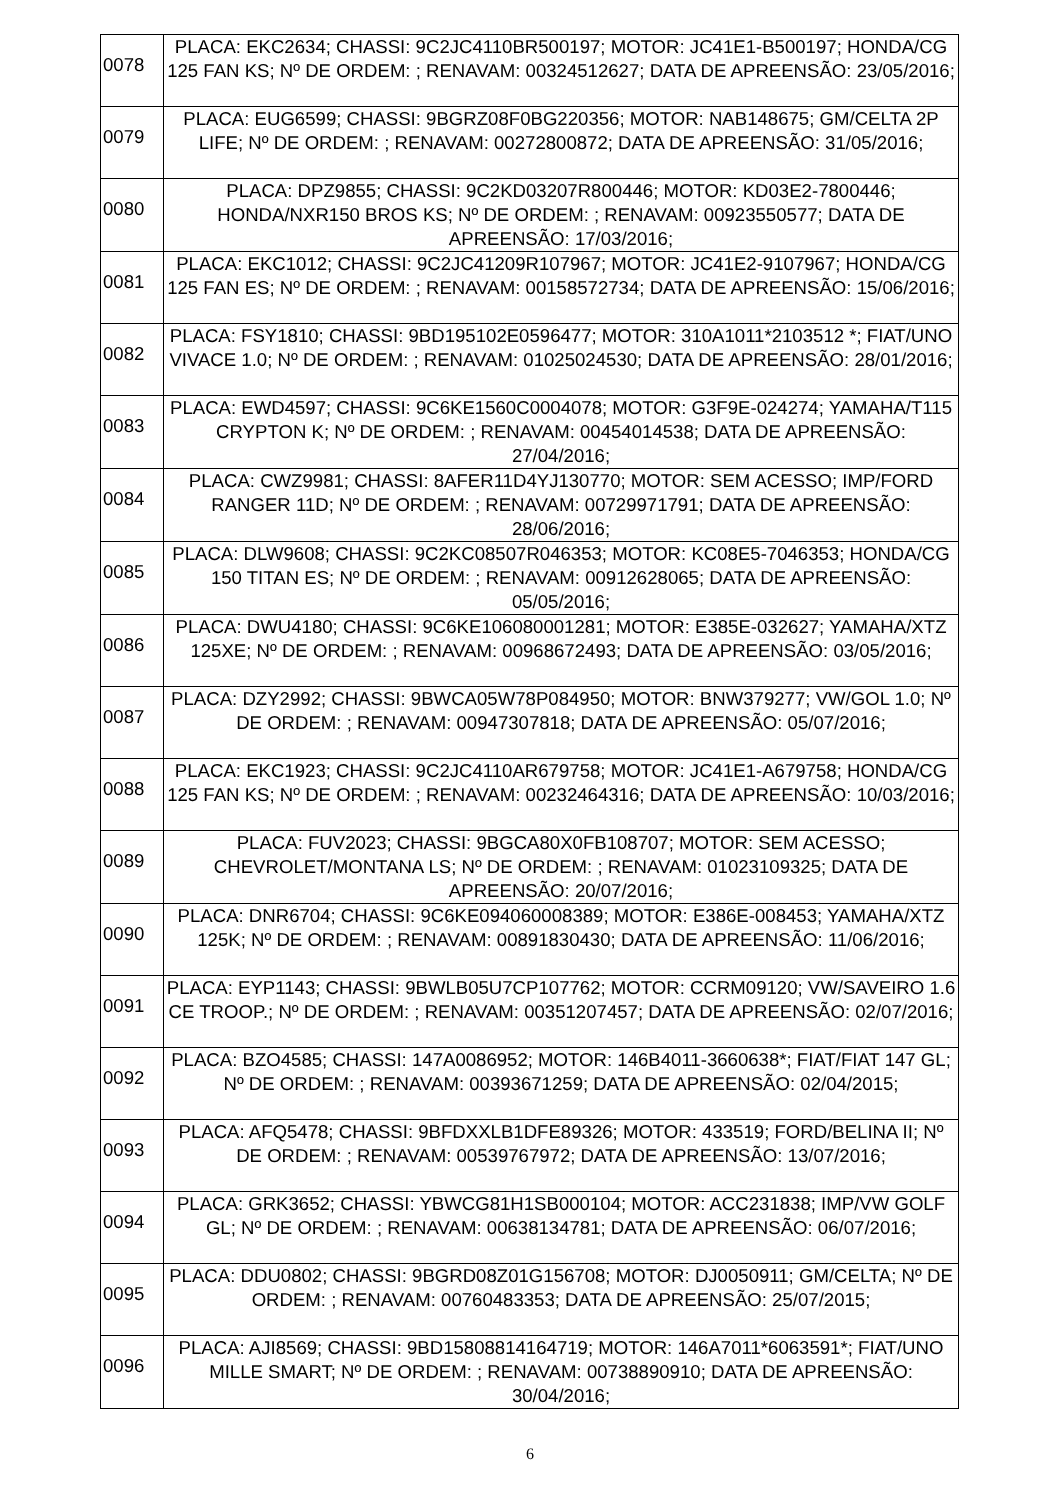| 0078 | PLACA: EKC2634; CHASSI: 9C2JC4110BR500197; MOTOR: JC41E1-B500197; HONDA/CG 125 FAN KS; Nº DE ORDEM: ; RENAVAM: 00324512627; DATA DE APREENSÃO: 23/05/2016; |
| 0079 | PLACA: EUG6599; CHASSI: 9BGRZ08F0BG220356; MOTOR: NAB148675; GM/CELTA 2P LIFE; Nº DE ORDEM: ; RENAVAM: 00272800872; DATA DE APREENSÃO: 31/05/2016; |
| 0080 | PLACA: DPZ9855; CHASSI: 9C2KD03207R800446; MOTOR: KD03E2-7800446; HONDA/NXR150 BROS KS; Nº DE ORDEM: ; RENAVAM: 00923550577; DATA DE APREENSÃO: 17/03/2016; |
| 0081 | PLACA: EKC1012; CHASSI: 9C2JC41209R107967; MOTOR: JC41E2-9107967; HONDA/CG 125 FAN ES; Nº DE ORDEM: ; RENAVAM: 00158572734; DATA DE APREENSÃO: 15/06/2016; |
| 0082 | PLACA: FSY1810; CHASSI: 9BD195102E0596477; MOTOR: 310A1011*2103512 *; FIAT/UNO VIVACE 1.0; Nº DE ORDEM: ; RENAVAM: 01025024530; DATA DE APREENSÃO: 28/01/2016; |
| 0083 | PLACA: EWD4597; CHASSI: 9C6KE1560C0004078; MOTOR: G3F9E-024274; YAMAHA/T115 CRYPTON K; Nº DE ORDEM: ; RENAVAM: 00454014538; DATA DE APREENSÃO: 27/04/2016; |
| 0084 | PLACA: CWZ9981; CHASSI: 8AFER11D4YJ130770; MOTOR: SEM ACESSO; IMP/FORD RANGER 11D; Nº DE ORDEM: ; RENAVAM: 00729971791; DATA DE APREENSÃO: 28/06/2016; |
| 0085 | PLACA: DLW9608; CHASSI: 9C2KC08507R046353; MOTOR: KC08E5-7046353; HONDA/CG 150 TITAN ES; Nº DE ORDEM: ; RENAVAM: 00912628065; DATA DE APREENSÃO: 05/05/2016; |
| 0086 | PLACA: DWU4180; CHASSI: 9C6KE106080001281; MOTOR: E385E-032627; YAMAHA/XTZ 125XE; Nº DE ORDEM: ; RENAVAM: 00968672493; DATA DE APREENSÃO: 03/05/2016; |
| 0087 | PLACA: DZY2992; CHASSI: 9BWCA05W78P084950; MOTOR: BNW379277; VW/GOL 1.0; Nº DE ORDEM: ; RENAVAM: 00947307818; DATA DE APREENSÃO: 05/07/2016; |
| 0088 | PLACA: EKC1923; CHASSI: 9C2JC4110AR679758; MOTOR: JC41E1-A679758; HONDA/CG 125 FAN KS; Nº DE ORDEM: ; RENAVAM: 00232464316; DATA DE APREENSÃO: 10/03/2016; |
| 0089 | PLACA: FUV2023; CHASSI: 9BGCA80X0FB108707; MOTOR: SEM ACESSO; CHEVROLET/MONTANA LS; Nº DE ORDEM: ; RENAVAM: 01023109325; DATA DE APREENSÃO: 20/07/2016; |
| 0090 | PLACA: DNR6704; CHASSI: 9C6KE094060008389; MOTOR: E386E-008453; YAMAHA/XTZ 125K; Nº DE ORDEM: ; RENAVAM: 00891830430; DATA DE APREENSÃO: 11/06/2016; |
| 0091 | PLACA: EYP1143; CHASSI: 9BWLB05U7CP107762; MOTOR: CCRM09120; VW/SAVEIRO 1.6 CE TROOP.; Nº DE ORDEM: ; RENAVAM: 00351207457; DATA DE APREENSÃO: 02/07/2016; |
| 0092 | PLACA: BZO4585; CHASSI: 147A0086952; MOTOR: 146B4011-3660638*; FIAT/FIAT 147 GL; Nº DE ORDEM: ; RENAVAM: 00393671259; DATA DE APREENSÃO: 02/04/2015; |
| 0093 | PLACA: AFQ5478; CHASSI: 9BFDXXLB1DFE89326; MOTOR: 433519; FORD/BELINA II; Nº DE ORDEM: ; RENAVAM: 00539767972; DATA DE APREENSÃO: 13/07/2016; |
| 0094 | PLACA: GRK3652; CHASSI: YBWCG81H1SB000104; MOTOR: ACC231838; IMP/VW GOLF GL; Nº DE ORDEM: ; RENAVAM: 00638134781; DATA DE APREENSÃO: 06/07/2016; |
| 0095 | PLACA: DDU0802; CHASSI: 9BGRD08Z01G156708; MOTOR: DJ0050911; GM/CELTA; Nº DE ORDEM: ; RENAVAM: 00760483353; DATA DE APREENSÃO: 25/07/2015; |
| 0096 | PLACA: AJI8569; CHASSI: 9BD15808814164719; MOTOR: 146A7011*6063591*; FIAT/UNO MILLE SMART; Nº DE ORDEM: ; RENAVAM: 00738890910; DATA DE APREENSÃO: 30/04/2016; |
6